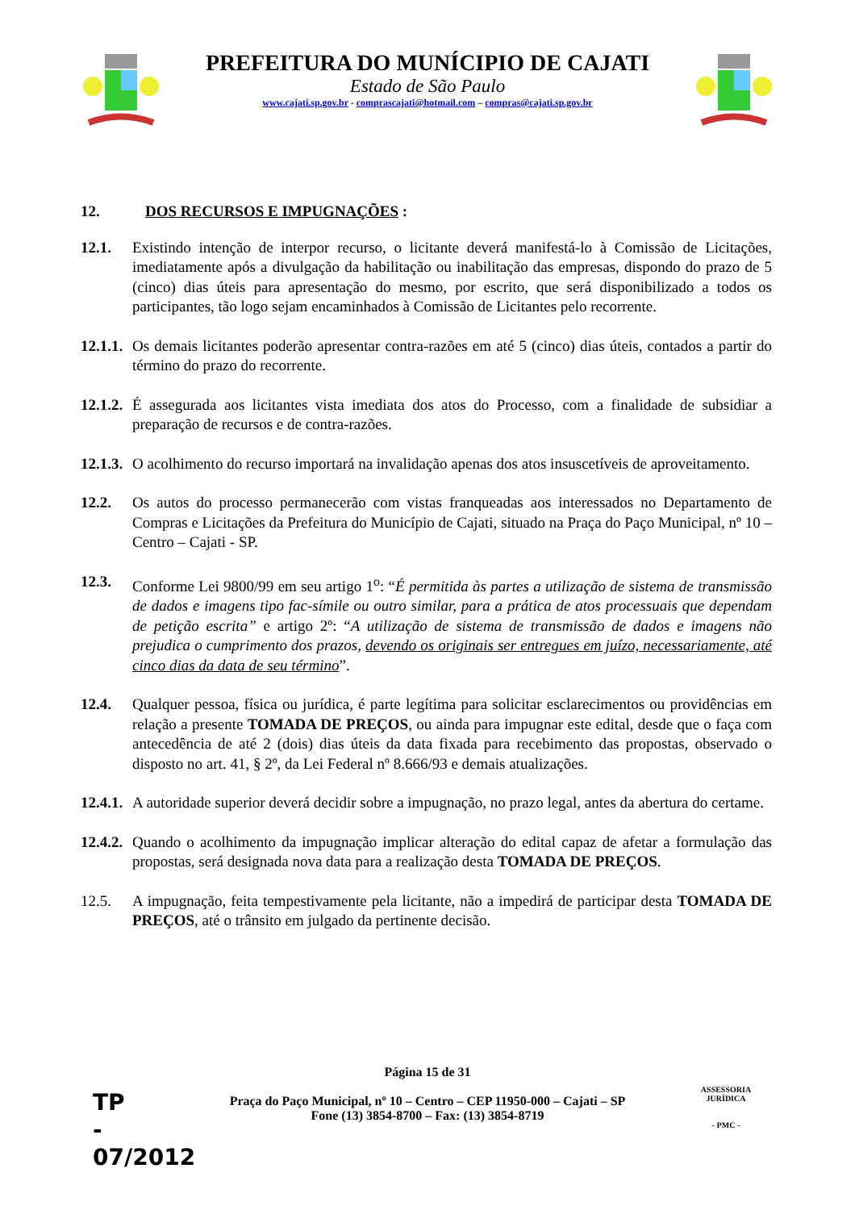PREFEITURA DO MUNÍCIPIO DE CAJATI
Estado de São Paulo
www.cajati.sp.gov.br - comprascajati@hotmail.com – compras@cajati.sp.gov.br
12. DOS RECURSOS E IMPUGNAÇÕES :
12.1. Existindo intenção de interpor recurso, o licitante deverá manifestá-lo à Comissão de Licitações, imediatamente após a divulgação da habilitação ou inabilitação das empresas, dispondo do prazo de 5 (cinco) dias úteis para apresentação do mesmo, por escrito, que será disponibilizado a todos os participantes, tão logo sejam encaminhados à Comissão de Licitantes pelo recorrente.
12.1.1. Os demais licitantes poderão apresentar contra-razões em até 5 (cinco) dias úteis, contados a partir do término do prazo do recorrente.
12.1.2. É assegurada aos licitantes vista imediata dos atos do Processo, com a finalidade de subsidiar a preparação de recursos e de contra-razões.
12.1.3. O acolhimento do recurso importará na invalidação apenas dos atos insuscetíveis de aproveitamento.
12.2. Os autos do processo permanecerão com vistas franqueadas aos interessados no Departamento de Compras e Licitações da Prefeitura do Município de Cajati, situado na Praça do Paço Municipal, nº 10 – Centro – Cajati - SP.
12.3. Conforme Lei 9800/99 em seu artigo 1<sup>o</sup>: “É permitida às partes a utilização de sistema de transmissão de dados e imagens tipo fac-símile ou outro similar, para a prática de atos processuais que dependam de petição escrita” e artigo 2º: “A utilização de sistema de transmissão de dados e imagens não prejudica o cumprimento dos prazos, devendo os originais ser entregues em juízo, necessariamente, até cinco dias da data de seu término”.
12.4. Qualquer pessoa, física ou jurídica, é parte legítima para solicitar esclarecimentos ou providências em relação a presente TOMADA DE PREÇOS, ou ainda para impugnar este edital, desde que o faça com antecedência de até 2 (dois) dias úteis da data fixada para recebimento das propostas, observado o disposto no art. 41, § 2º, da Lei Federal nº 8.666/93 e demais atualizações.
12.4.1. A autoridade superior deverá decidir sobre a impugnação, no prazo legal, antes da abertura do certame.
12.4.2. Quando o acolhimento da impugnação implicar alteração do edital capaz de afetar a formulação das propostas, será designada nova data para a realização desta TOMADA DE PREÇOS.
12.5. A impugnação, feita tempestivamente pela licitante, não a impedirá de participar desta TOMADA DE PREÇOS, até o trânsito em julgado da pertinente decisão.
Página 15 de 31
Praça do Paço Municipal, nº 10 – Centro – CEP 11950-000 – Cajati – SP
Fone (13) 3854-8700 – Fax: (13) 3854-8719
TP
-
07/2012
ASSESSORIA JURÍDICA
- PMC -